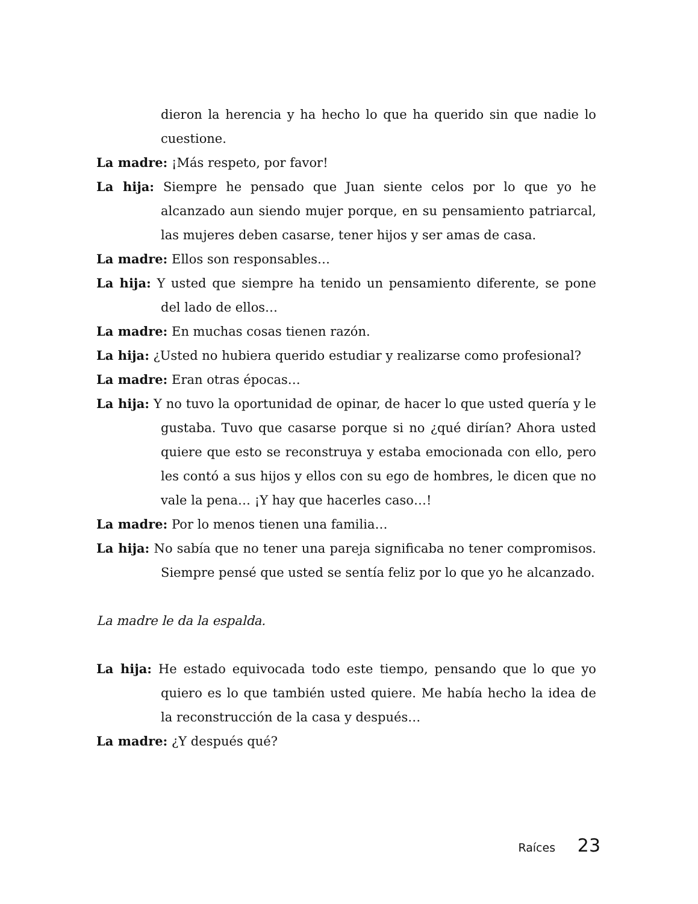dieron la herencia y ha hecho lo que ha querido sin que nadie lo cuestione.
La madre: ¡Más respeto, por favor!
La hija: Siempre he pensado que Juan siente celos por lo que yo he alcanzado aun siendo mujer porque, en su pensamiento patriarcal, las mujeres deben casarse, tener hijos y ser amas de casa.
La madre: Ellos son responsables…
La hija: Y usted que siempre ha tenido un pensamiento diferente, se pone del lado de ellos…
La madre: En muchas cosas tienen razón.
La hija: ¿Usted no hubiera querido estudiar y realizarse como profesional?
La madre: Eran otras épocas…
La hija: Y no tuvo la oportunidad de opinar, de hacer lo que usted quería y le gustaba. Tuvo que casarse porque si no ¿qué dirían? Ahora usted quiere que esto se reconstruya y estaba emocionada con ello, pero les contó a sus hijos y ellos con su ego de hombres, le dicen que no vale la pena… ¡Y hay que hacerles caso…!
La madre: Por lo menos tienen una familia…
La hija: No sabía que no tener una pareja significaba no tener compromisos. Siempre pensé que usted se sentía feliz por lo que yo he alcanzado.
La madre le da la espalda.
La hija: He estado equivocada todo este tiempo, pensando que lo que yo quiero es lo que también usted quiere. Me había hecho la idea de la reconstrucción de la casa y después…
La madre: ¿Y después qué?
Raíces 23